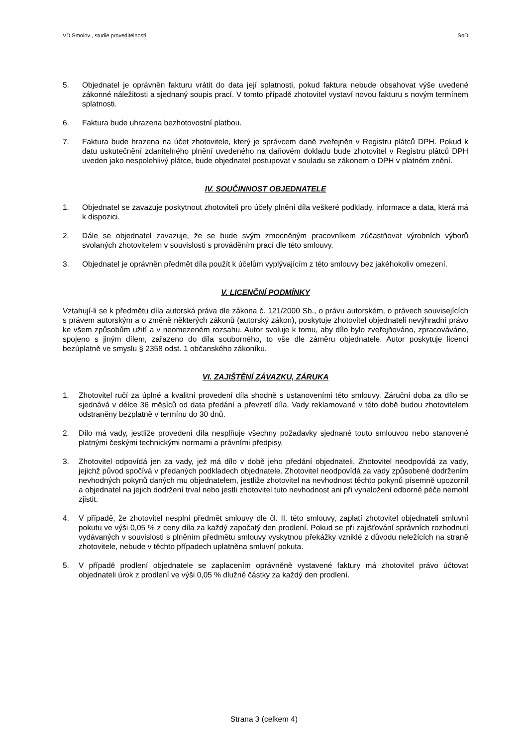VD Smolov , studie proveditelnosti SoD
5. Objednatel je oprávněn fakturu vrátit do data její splatnosti, pokud faktura nebude obsahovat výše uvedené zákonné náležitosti a sjednaný soupis prací. V tomto případě zhotovitel vystaví novou fakturu s novým termínem splatnosti.
6. Faktura bude uhrazena bezhotovostní platbou.
7. Faktura bude hrazena na účet zhotovitele, který je správcem daně zveřejněn v Registru plátců DPH. Pokud k datu uskutečnění zdanitelného plnění uvedeného na daňovém dokladu bude zhotovitel v Registru plátců DPH uveden jako nespolehlivý plátce, bude objednatel postupovat v souladu se zákonem o DPH v platném znění.
IV. SOUČINNOST OBJEDNATELE
1. Objednatel se zavazuje poskytnout zhotoviteli pro účely plnění díla veškeré podklady, informace a data, která má k dispozici.
2. Dále se objednatel zavazuje, že se bude svým zmocněným pracovníkem zúčastňovat výrobních výborů svolaných zhotovitelem v souvislosti s prováděním prací dle této smlouvy.
3. Objednatel je oprávněn předmět díla použít k účelům vyplývajícím z této smlouvy bez jakéhokoliv omezení.
V. LICENČNÍ PODMÍNKY
Vztahují-li se k předmětu díla autorská práva dle zákona č. 121/2000 Sb., o právu autorském, o právech souvisejících s právem autorským a o změně některých zákonů (autorský zákon), poskytuje zhotovitel objednateli nevýhradní právo ke všem způsobům užití a v neomezeném rozsahu. Autor svoluje k tomu, aby dílo bylo zveřejňováno, zpracováváno, spojeno s jiným dílem, zařazeno do díla souborného, to vše dle záměru objednatele. Autor poskytuje licenci bezúplatně ve smyslu § 2358 odst. 1 občanského zákoníku.
VI. ZAJIŠTĚNÍ ZÁVAZKU, ZÁRUKA
1. Zhotovitel ručí za úplné a kvalitní provedení díla shodně s ustanoveními této smlouvy. Záruční doba za dílo se sjednává v délce 36 měsíců od data předání a převzetí díla. Vady reklamované v této době budou zhotovitelem odstraněny bezplatně v termínu do 30 dnů.
2. Dílo má vady, jestliže provedení díla nesplňuje všechny požadavky sjednané touto smlouvou nebo stanovené platnými českými technickými normami a právními předpisy.
3. Zhotovitel odpovídá jen za vady, jež má dílo v době jeho předání objednateli. Zhotovitel neodpovídá za vady, jejichž původ spočívá v předaných podkladech objednatele. Zhotovitel neodpovídá za vady způsobené dodržením nevhodných pokynů daných mu objednatelem, jestliže zhotovitel na nevhodnost těchto pokynů písemně upozornil a objednatel na jejich dodržení trval nebo jestli zhotovitel tuto nevhodnost ani při vynaložení odborné péče nemohl zjistit.
4. V případě, že zhotovitel nesplní předmět smlouvy dle čl. II. této smlouvy, zaplatí zhotovitel objednateli smluvní pokutu ve výši 0,05 % z ceny díla za každý započatý den prodlení. Pokud se při zajišťování správních rozhodnutí vydávaných v souvislosti s plněním předmětu smlouvy vyskytnou překážky vzniklé z důvodu neležících na straně zhotovitele, nebude v těchto případech uplatněna smluvní pokuta.
5. V případě prodlení objednatele se zaplacením oprávněně vystavené faktury má zhotovitel právo účtovat objednateli úrok z prodlení ve výši 0,05 % dlužné částky za každý den prodlení.
Strana 3 (celkem 4)